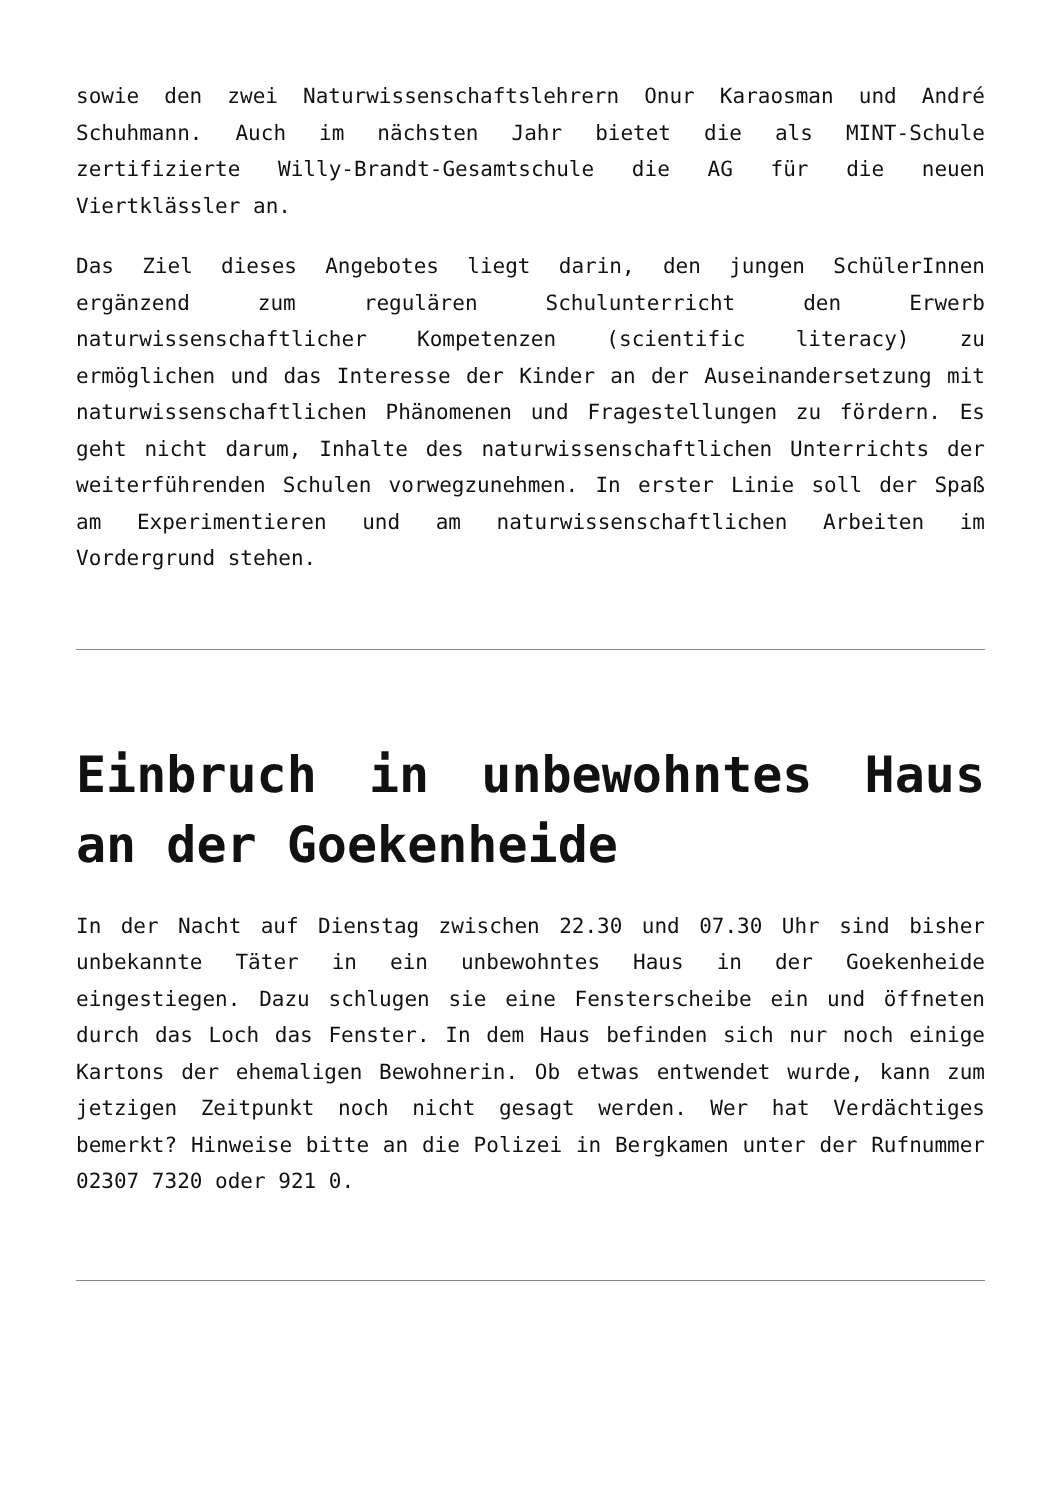sowie den zwei Naturwissenschaftslehrern Onur Karaosman und André Schuhmann. Auch im nächsten Jahr bietet die als MINT-Schule zertifizierte Willy-Brandt-Gesamtschule die AG für die neuen Viertklässler an.
Das Ziel dieses Angebotes liegt darin, den jungen SchülerInnen ergänzend zum regulären Schulunterricht den Erwerb naturwissenschaftlicher Kompetenzen (scientific literacy) zu ermöglichen und das Interesse der Kinder an der Auseinandersetzung mit naturwissenschaftlichen Phänomenen und Fragestellungen zu fördern. Es geht nicht darum, Inhalte des naturwissenschaftlichen Unterrichts der weiterführenden Schulen vorwegzunehmen. In erster Linie soll der Spaß am Experimentieren und am naturwissenschaftlichen Arbeiten im Vordergrund stehen.
Einbruch in unbewohntes Haus an der Goekenheide
In der Nacht auf Dienstag zwischen 22.30 und 07.30 Uhr sind bisher unbekannte Täter in ein unbewohntes Haus in der Goekenheide eingestiegen. Dazu schlugen sie eine Fensterscheibe ein und öffneten durch das Loch das Fenster. In dem Haus befinden sich nur noch einige Kartons der ehemaligen Bewohnerin. Ob etwas entwendet wurde, kann zum jetzigen Zeitpunkt noch nicht gesagt werden. Wer hat Verdächtiges bemerkt? Hinweise bitte an die Polizei in Bergkamen unter der Rufnummer 02307 7320 oder 921 0.